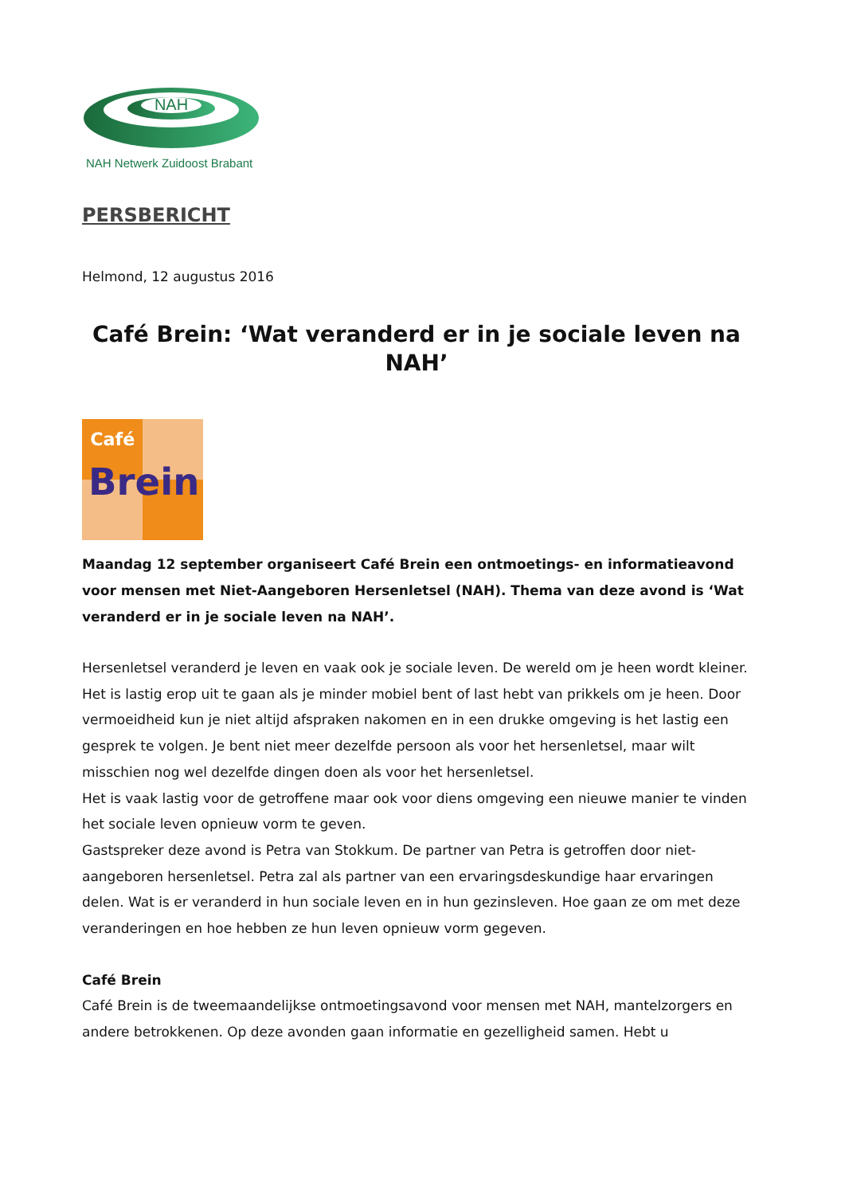NAH
NAH Netwerk Zuidoost Brabant
PERSBERICHT
Helmond, 12 augustus 2016
Café Brein: ‘Wat veranderd er in je sociale leven na NAH’
Café
Brein
Maandag 12 september organiseert Café Brein een ontmoetings- en informatieavond voor mensen met Niet-Aangeboren Hersenletsel (NAH). Thema van deze avond is ‘Wat veranderd er in je sociale leven na NAH’.
Hersenletsel veranderd je leven en vaak ook je sociale leven. De wereld om je heen wordt kleiner. Het is lastig erop uit te gaan als je minder mobiel bent of last hebt van prikkels om je heen. Door vermoeidheid kun je niet altijd afspraken nakomen en in een drukke omgeving is het lastig een gesprek te volgen. Je bent niet meer dezelfde persoon als voor het hersenletsel, maar wilt misschien nog wel dezelfde dingen doen als voor het hersenletsel.
Het is vaak lastig voor de getroffene maar ook voor diens omgeving een nieuwe manier te vinden het sociale leven opnieuw vorm te geven.
Gastspreker deze avond is Petra van Stokkum. De partner van Petra is getroffen door niet-aangeboren hersenletsel. Petra zal als partner van een ervaringsdeskundige haar ervaringen delen. Wat is er veranderd in hun sociale leven en in hun gezinsleven. Hoe gaan ze om met deze veranderingen en hoe hebben ze hun leven opnieuw vorm gegeven.
Café Brein
Café Brein is de tweemaandelijkse ontmoetingsavond voor mensen met NAH, mantelzorgers en andere betrokkenen. Op deze avonden gaan informatie en gezelligheid samen. Hebt u